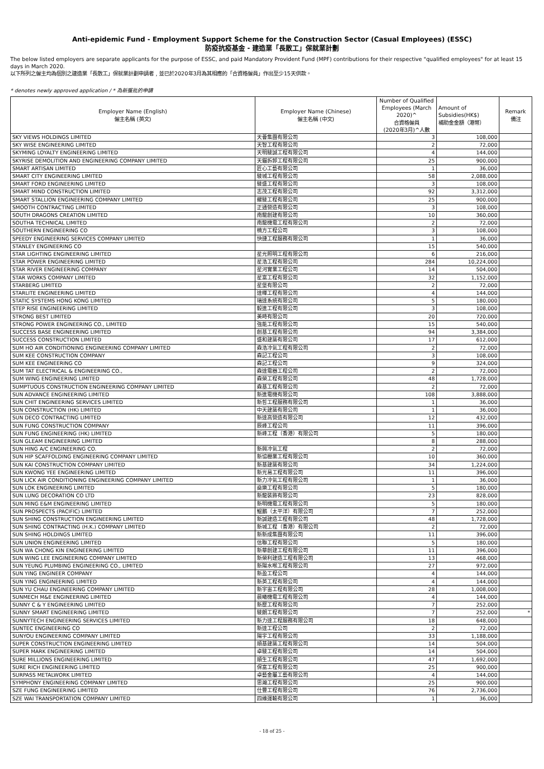Anti-epidemic Fund - Employment Support Scheme for the Construction Sector (Casual Employees) (ESSC)
防疫抗疫基金 - 建造業「長散工」保就業計劃
The below listed employers are separate applicants for the purpose of ESSC, and paid Mandatory Provident Fund (MPF) contributions for their respective "qualified employees" for at least 15 days in March 2020.
以下所列之僱主均為個別之建造業「長散工」保就業計劃申請者﹐並已於2020年3月為其相應的「合資格僱員」作出至少15天供款。
* denotes newly approved application / * 為新獲批的申請
| Employer Name (English) 僱主名稱 (英文) | Employer Name (Chinese) 僱主名稱 (中文) | Number of Qualified Employees (March 2020)^ 合資格僱員 (2020年3月)^人數 | Amount of Subsidies(HK$) 補助金金額（港幣） | Remark 備注 |
| --- | --- | --- | --- | --- |
| SKY VIEWS HOLDINGS LIMITED | 天薈集團有限公司 | 3 | 108,000 | |
| SKY WISE ENGINEERING LIMITED | 天智工程有限公司 | 2 | 72,000 | |
| SKYMING LOYALTY ENGINEERING LIMITED | 天明駿誠工程有限公司 | 4 | 144,000 | |
| SKYRISE DEMOLITION AND ENGINEERING COMPANY LIMITED | 天錨拆卸工程有限公司 | 25 | 900,000 | |
| SMART ARTISAN LIMITED | 匠心工藝有限公司 | 1 | 36,000 | |
| SMART CITY ENGINEERING LIMITED | 駿城工程有限公司 | 58 | 2,088,000 | |
| SMART FORD ENGINEERING LIMITED | 駿盛工程有限公司 | 3 | 108,000 | |
| SMART MIND CONSTRUCTION LIMITED | 志茂工程有限公司 | 92 | 3,312,000 | |
| SMART STALLION ENGINEERING COMPANY LIMITED | 耀駿工程有限公司 | 25 | 900,000 | |
| SMOOTH CONTRACTING LIMITED | 正通營造有限公司 | 3 | 108,000 | |
| SOUTH DRAGONS CREATION LIMITED | 南龍創建有限公司 | 10 | 360,000 | |
| SOUTHA TECHNICAL LIMITED | 南龍機電工程有限公司 | 2 | 72,000 | |
| SOUTHERN ENGINEERING CO | 楠方工程公司 | 3 | 108,000 | |
| SPEEDY ENGINEERING SERVICES COMPANY LIMITED | 快捷工程服務有限公司 | 1 | 36,000 | |
| STANLEY ENGINEERING CO | | 15 | 540,000 | |
| STAR LIGHTING ENGINEERING LIMITED | 星光照明工程有限公司 | 6 | 216,000 | |
| STAR POWER ENGINEERING LIMITED | 星浩工程有限公司 | 284 | 10,224,000 | |
| STAR RIVER ENGINEERING COMPANY | 星河實業工程公司 | 14 | 504,000 | |
| STAR WORKS COMPANY LIMITED | 星富工程有限公司 | 32 | 1,152,000 | |
| STARBERG LIMITED | 星堡有限公司 | 2 | 72,000 | |
| STARLITE ENGINEERING LIMITED | 達暉工程有限公司 | 4 | 144,000 | |
| STATIC SYSTEMS HONG KONG LIMITED | 瑞達系統有限公司 | 5 | 180,000 | |
| STEP RISE ENGINEERING LIMITED | 毅進工程有限公司 | 3 | 108,000 | |
| STRONG BEST LIMITED | 美時有限公司 | 20 | 720,000 | |
| STRONG POWER ENGINEERING CO., LIMITED | 強能工程有限公司 | 15 | 540,000 | |
| SUCCESS BASE ENGINEERING LIMITED | 創基工程有限公司 | 94 | 3,384,000 | |
| SUCCESS CONSTRUCTION LIMITED | 盛和建築有限公司 | 17 | 612,000 | |
| SUM HO AIR CONDITIONING ENGINEERING COMPANY LIMITED | 森浩冷氣工程有限公司 | 2 | 72,000 | |
| SUM KEE CONSTRUCTION COMPANY | 森記工程公司 | 3 | 108,000 | |
| SUM KEE ENGINEERING CO | 森記工程公司 | 9 | 324,000 | |
| SUM TAT ELECTRICAL & ENGINEERING CO., | 森達電器工程公司 | 2 | 72,000 | |
| SUM WING ENGINEERING LIMITED | 森榮工程有限公司 | 48 | 1,728,000 | |
| SUMPTUOUS CONSTRUCTION ENGINEERING COMPANY LIMITED | 森基工程有限公司 | 2 | 72,000 | |
| SUN ADVANCE ENGINEERING LIMITED | 新進電機有限公司 | 108 | 3,888,000 | |
| SUN CHIT ENGINEERING SERVICES LIMITED | 新哲工程服務有限公司 | 1 | 36,000 | |
| SUN CONSTRUCTION (HK) LIMITED | 中天建築有限公司 | 1 | 36,000 | |
| SUN DECO CONTRACTING LIMITED | 新達高營造有限公司 | 12 | 432,000 | |
| SUN FUNG CONSTRUCTION COMPANY | 辰峰工程公司 | 11 | 396,000 | |
| SUN FUNG ENGINEERING (HK) LIMITED | 新峰工程（香港）有限公司 | 5 | 180,000 | |
| SUN GLEAM ENGINEERING LIMITED | | 8 | 288,000 | |
| SUN HING A/C ENGINEERING CO. | 新興冷氣工程 | 2 | 72,000 | |
| SUN HIP SCAFFOLDING ENGINEERING COMPANY LIMITED | 新協棚業工程有限公司 | 10 | 360,000 | |
| SUN KAI CONSTRUCTION COMPANY LIMITED | 新基建築有限公司 | 34 | 1,224,000 | |
| SUN KWONG YEE ENGINEERING LIMITED | 新光易工程有限公司 | 11 | 396,000 | |
| SUN LICK AIR CONDITIONING ENGINEERING COMPANY LIMITED | 新力冷氣工程有限公司 | 1 | 36,000 | |
| SUN LOK ENGINEERING LIMITED | 燊樂工程有限公司 | 5 | 180,000 | |
| SUN LUNG DECORATION CO LTD | 新龍裝飾有限公司 | 23 | 828,000 | |
| SUN MING E&M ENGINEERING LIMITED | 新明機電工程有限公司 | 5 | 180,000 | |
| SUN PROSPECTS (PACIFIC) LIMITED | 鯤鵬（太平洋）有限公司 | 7 | 252,000 | |
| SUN SHING CONSTRUCTION ENGINEERING LIMITED | 新誠建造工程有限公司 | 48 | 1,728,000 | |
| SUN SHING CONTRACTING (H.K.) COMPANY LIMITED | 新城工程（香港）有限公司 | 2 | 72,000 | |
| SUN SHING HOLDINGS LIMITED | 新新成集團有限公司 | 11 | 396,000 | |
| SUN UNION ENGINEERING LIMITED | 信聯工程有限公司 | 5 | 180,000 | |
| SUN WA CHONG KIN ENGINEERING LIMITED | 新華創建工程有限公司 | 11 | 396,000 | |
| SUN WING LEE ENGINEERING COMPANY LIMITED | 新榮利建造工程有限公司 | 13 | 468,000 | |
| SUN YEUNG PLUMBING ENGINEERING CO., LIMITED | 新陽水喉工程有限公司 | 27 | 972,000 | |
| SUN YING ENGINEER COMPANY | 新盈工程公司 | 4 | 144,000 | |
| SUN YING ENGINEERING LIMITED | 新英工程有限公司 | 4 | 144,000 | |
| SUN YU CHAU ENGINEERING COMPANY LIMITED | 新宇宙工程有限公司 | 28 | 1,008,000 | |
| SUNMECH M&E ENGINEERING LIMITED | 晨曦機電工程有限公司 | 4 | 144,000 | |
| SUNNY C & Y ENGINEERING LIMITED | 新歷工程有限公司 | 7 | 252,000 | |
| SUNNY SMART ENGINEERING LIMITED | 駿朗工程有限公司 | 7 | 252,000 | * |
| SUNNYTECH ENGINEERING SERVICES LIMITED | 新力達工程服務有限公司 | 18 | 648,000 | |
| SUNTEC ENGINEERING CO | 新達工程公司 | 2 | 72,000 | |
| SUNYOU ENGINEERING COMPANY LIMITED | 陽宇工程有限公司 | 33 | 1,188,000 | |
| SUPER CONSTRUCTION ENGINEERING LIMITED | 順基建築工程有限公司 | 14 | 504,000 | |
| SUPER MARK ENGINEERING LIMITED | 卓駿工程有限公司 | 14 | 504,000 | |
| SURE MILLIONS ENGINEERING LIMITED | 順生工程有限公司 | 47 | 1,692,000 | |
| SURE RICH ENGINEERING LIMITED | 保富工程有限公司 | 25 | 900,000 | |
| SURPASS METALWORK LIMITED | 卓藝金屬工藝有限公司 | 4 | 144,000 | |
| SYMPHONY ENGINEERING COMPANY LIMITED | 思瀚工程有限公司 | 25 | 900,000 | |
| SZE FUNG ENGINEERING LIMITED | 仕豐工程有限公司 | 76 | 2,736,000 | |
| SZE WAI TRANSPORTATION COMPANY LIMITED | 四維運輸有限公司 | 1 | 36,000 | |
- 18 of 25 -